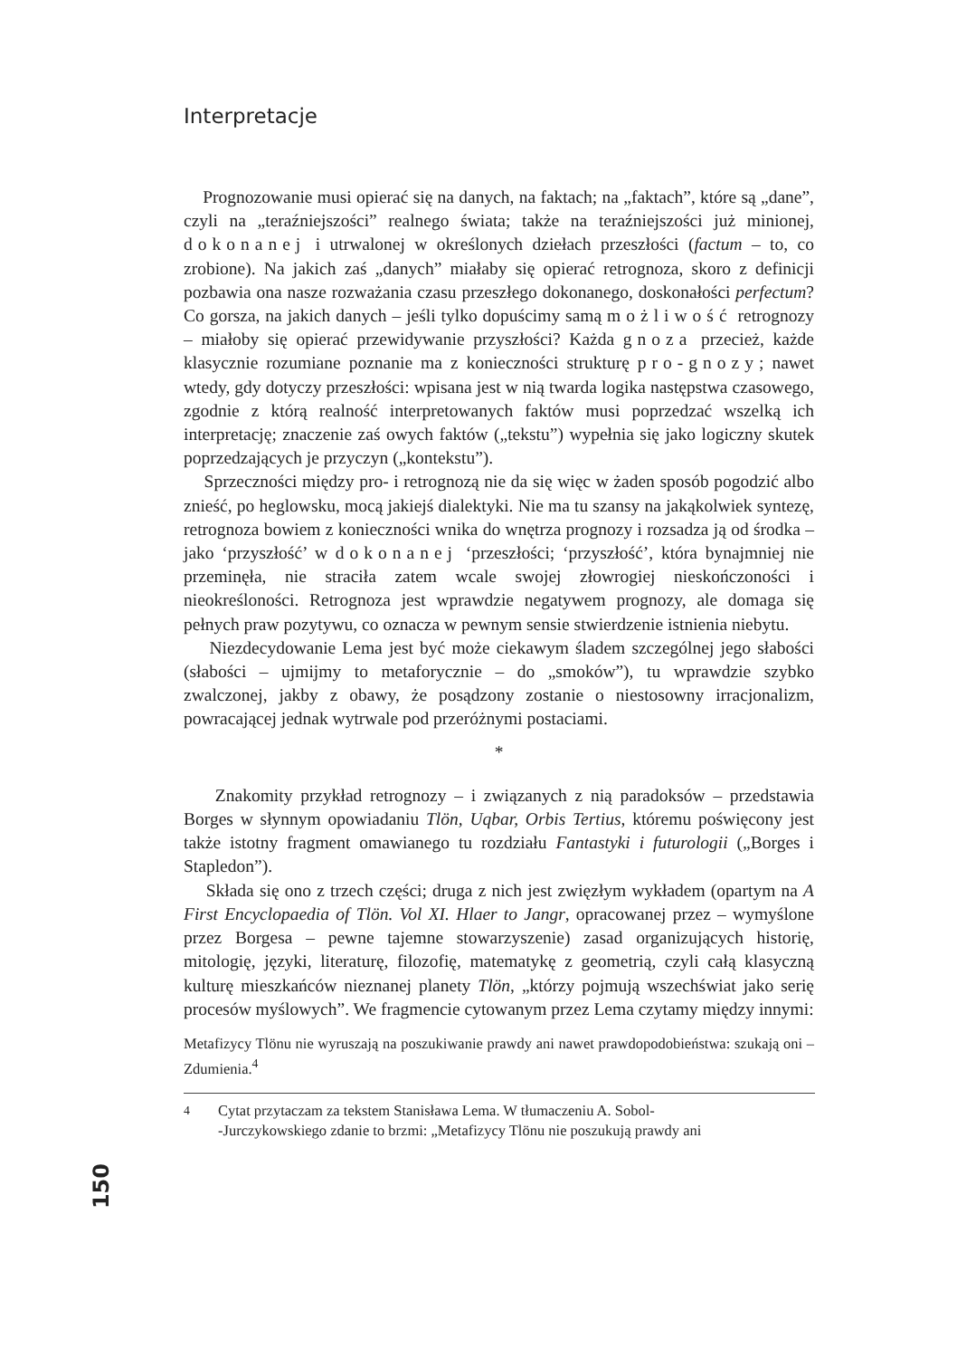Interpretacje
Prognozowanie musi opierać się na danych, na faktach; na „faktach”, które są „dane”, czyli na „teraźniejszości” realnego świata; także na teraźniejszości już minionej, dokonanej i utrwalonej w określonych dziełach przeszłości (factum – to, co zrobione). Na jakich zaś „danych” miałaby się opierać retrognoza, skoro z definicji pozbawia ona nasze rozważania czasu przeszłego dokonanego, doskonałości perfectum? Co gorsza, na jakich danych – jeśli tylko dopuścimy samą możliwość retrognozy – miałoby się opierać przewidywanie przyszłości? Każda gnoza przecież, każde klasycznie rozumiane poznanie ma z konieczności strukturę pro-gnozy; nawet wtedy, gdy dotyczy przeszłości: wpisana jest w nią twarda logika następstwa czasowego, zgodnie z którą realność interpretowanych faktów musi poprzedzać wszelką ich interpretację; znaczenie zaś owych faktów („tekstu”) wypełnia się jako logiczny skutek poprzedzających je przyczyn („kontekstu”).
Sprzeczności między pro- i retrognozą nie da się więc w żaden sposób pogodzić albo znieść, po heglowsku, mocą jakiejś dialektyki. Nie ma tu szansy na jakąkolwiek syntezę, retrognoza bowiem z konieczności wnika do wnętrza prognozy i rozsadza ją od środka – jako ‘przyszłość’ w dokonanej ‘przeszłości; ‘przyszłość’, która bynajmniej nie przeminęła, nie straciła zatem wcale swojej złowrogiej nieskończoności i nieokreśloności. Retrognoza jest wprawdzie negatywem prognozy, ale domaga się pełnych praw pozytywu, co oznacza w pewnym sensie stwierdzenie istnienia niebytu.
Niezdecydowanie Lema jest być może ciekawym śladem szczególnej jego słabości (słabości – ujmijmy to metaforycznie – do „smoków”), tu wprawdzie szybko zwalczonej, jakby z obawy, że posądzony zostanie o niestosowny irracjonalizm, powracającej jednak wytrwale pod przeróżnymi postaciami.
*
Znakomity przykład retrognozy – i związanych z nią paradoksów – przedstawia Borges w słynnym opowiadaniu Tlön, Uqbar, Orbis Tertius, któremu poświęcony jest także istotny fragment omawianego tu rozdziału Fantastyki i futurologii („Borges i Stapledon”).
Składa się ono z trzech części; druga z nich jest zwięzłym wykładem (opartym na A First Encyclopaedia of Tlön. Vol XI. Hlaer to Jangr, opracowanej przez – wymyślone przez Borgesa – pewne tajemne stowarzyszenie) zasad organizujących historię, mitologię, języki, literaturę, filozofię, matematykę z geometrią, czyli całą klasyczną kulturę mieszkańców nieznanej planety Tlön, „którzy pojmują wszechświat jako serię procesów myślowych”. We fragmencie cytowanym przez Lema czytamy między innymi:
Metafizycy Tlönu nie wyruszają na poszukiwanie prawdy ani nawet prawdopodobieństwa: szukają oni – Zdumienia.<sup>4</sup>
<sup>4</sup> Cytat przytaczam za tekstem Stanisława Lema. W tłumaczeniu A. Sobol-
-Jurczykowskiego zdanie to brzmi: „Metafizycy Tlönu nie poszukują prawdy ani
150